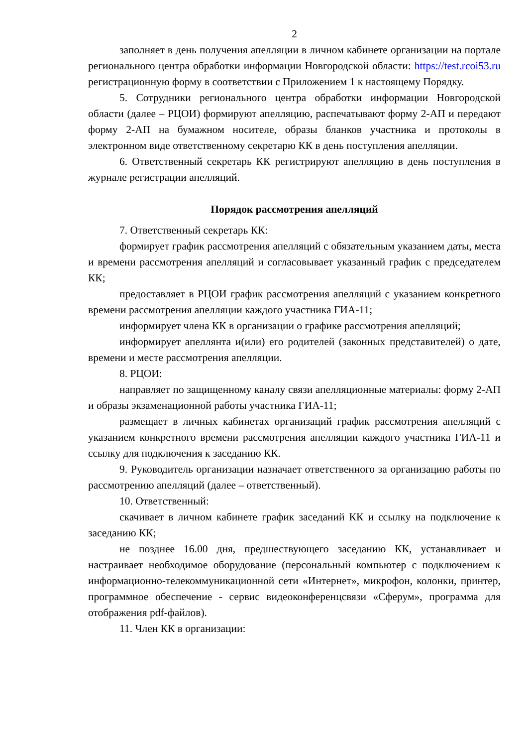2
заполняет в день получения апелляции в личном кабинете организации на портале регионального центра обработки информации Новгородской области: https://test.rcoi53.ru регистрационную форму в соответствии с Приложением 1 к настоящему Порядку.
5. Сотрудники регионального центра обработки информации Новгородской области (далее – РЦОИ) формируют апелляцию, распечатывают форму 2-АП и передают форму 2-АП на бумажном носителе, образы бланков участника и протоколы в электронном виде ответственному секретарю КК в день поступления апелляции.
6. Ответственный секретарь КК регистрируют апелляцию в день поступления в журнале регистрации апелляций.
Порядок рассмотрения апелляций
7. Ответственный секретарь КК:
формирует график рассмотрения апелляций с обязательным указанием даты, места и времени рассмотрения апелляций и согласовывает указанный график с председателем КК;
предоставляет в РЦОИ график рассмотрения апелляций с указанием конкретного времени рассмотрения апелляции каждого участника ГИА-11;
информирует члена КК в организации о графике рассмотрения апелляций;
информирует апеллянта и(или) его родителей (законных представителей) о дате, времени и месте рассмотрения апелляции.
8. РЦОИ:
направляет по защищенному каналу связи апелляционные материалы: форму 2-АП и образы экзаменационной работы участника ГИА-11;
размещает в личных кабинетах организаций график рассмотрения апелляций с указанием конкретного времени рассмотрения апелляции каждого участника ГИА-11 и ссылку для подключения к заседанию КК.
9. Руководитель организации назначает ответственного за организацию работы по рассмотрению апелляций (далее – ответственный).
10. Ответственный:
скачивает в личном кабинете график заседаний КК и ссылку на подключение к заседанию КК;
не позднее 16.00 дня, предшествующего заседанию КК, устанавливает и настраивает необходимое оборудование (персональный компьютер с подключением к информационно-телекоммуникационной сети «Интернет», микрофон, колонки, принтер, программное обеспечение - сервис видеоконференцсвязи «Сферум», программа для отображения pdf-файлов).
11. Член КК в организации: